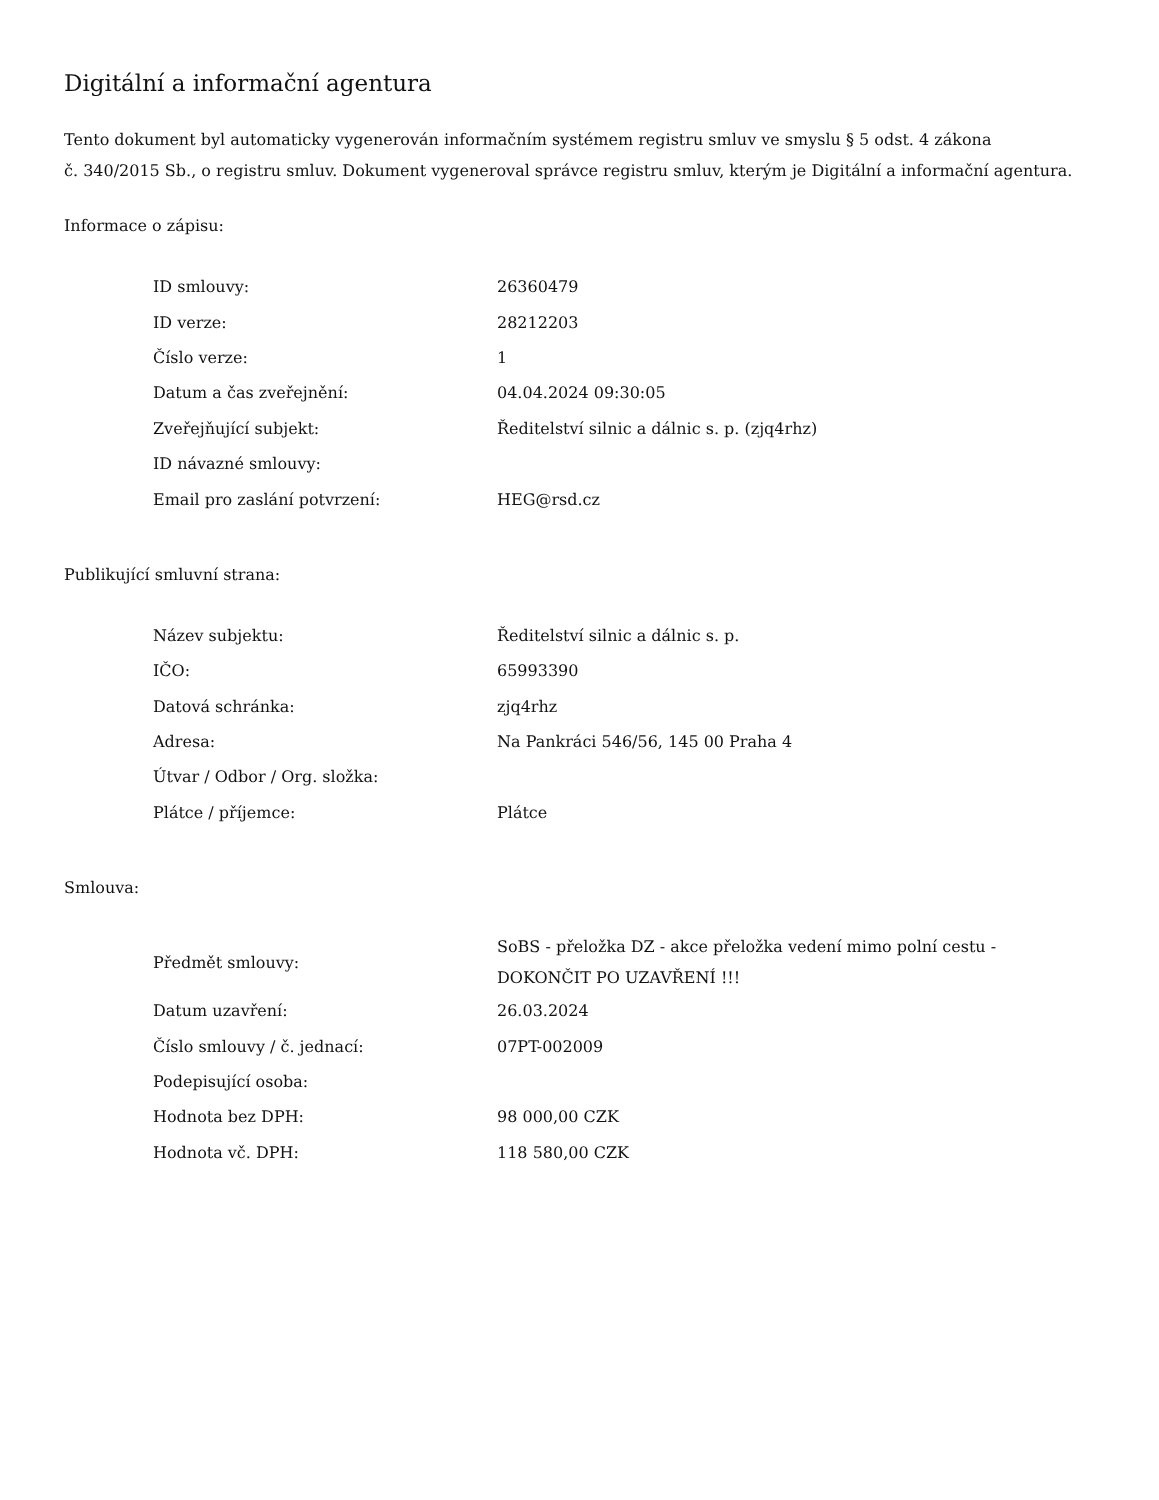Digitální a informační agentura
Tento dokument byl automaticky vygenerován informačním systémem registru smluv ve smyslu § 5 odst. 4 zákona
č. 340/2015 Sb., o registru smluv. Dokument vygeneroval správce registru smluv, kterým je Digitální a informační agentura.
Informace o zápisu:
| ID smlouvy: | 26360479 |
| ID verze: | 28212203 |
| Číslo verze: | 1 |
| Datum a čas zveřejnění: | 04.04.2024 09:30:05 |
| Zveřejňující subjekt: | Ředitelství silnic a dálnic s. p. (zjq4rhz) |
| ID návazné smlouvy: | |
| Email pro zaslání potvrzení: | HEG@rsd.cz |
Publikující smluvní strana:
| Název subjektu: | Ředitelství silnic a dálnic s. p. |
| IČO: | 65993390 |
| Datová schránka: | zjq4rhz |
| Adresa: | Na Pankráci 546/56, 145 00 Praha 4 |
| Útvar / Odbor / Org. složka: | |
| Plátce / příjemce: | Plátce |
Smlouva:
| Předmět smlouvy: | SoBS - přeložka DZ - akce přeložka vedení mimo polní cestu - DOKONČIT PO UZAVŘENÍ !!! |
| Datum uzavření: | 26.03.2024 |
| Číslo smlouvy / č. jednací: | 07PT-002009 |
| Podepisující osoba: | |
| Hodnota bez DPH: | 98 000,00 CZK |
| Hodnota vč. DPH: | 118 580,00 CZK |